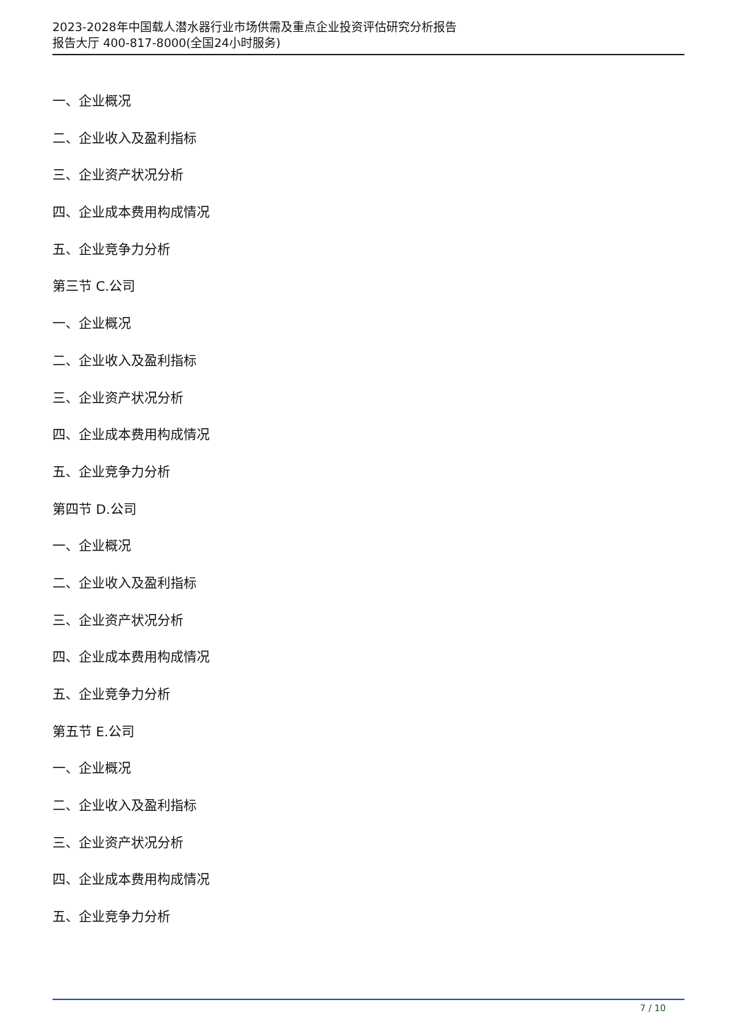2023-2028年中国载人潜水器行业市场供需及重点企业投资评估研究分析报告
报告大厅 400-817-8000(全国24小时服务)
一、企业概况
二、企业收入及盈利指标
三、企业资产状况分析
四、企业成本费用构成情况
五、企业竞争力分析
第三节 C.公司
一、企业概况
二、企业收入及盈利指标
三、企业资产状况分析
四、企业成本费用构成情况
五、企业竞争力分析
第四节 D.公司
一、企业概况
二、企业收入及盈利指标
三、企业资产状况分析
四、企业成本费用构成情况
五、企业竞争力分析
第五节 E.公司
一、企业概况
二、企业收入及盈利指标
三、企业资产状况分析
四、企业成本费用构成情况
五、企业竞争力分析
7 / 10